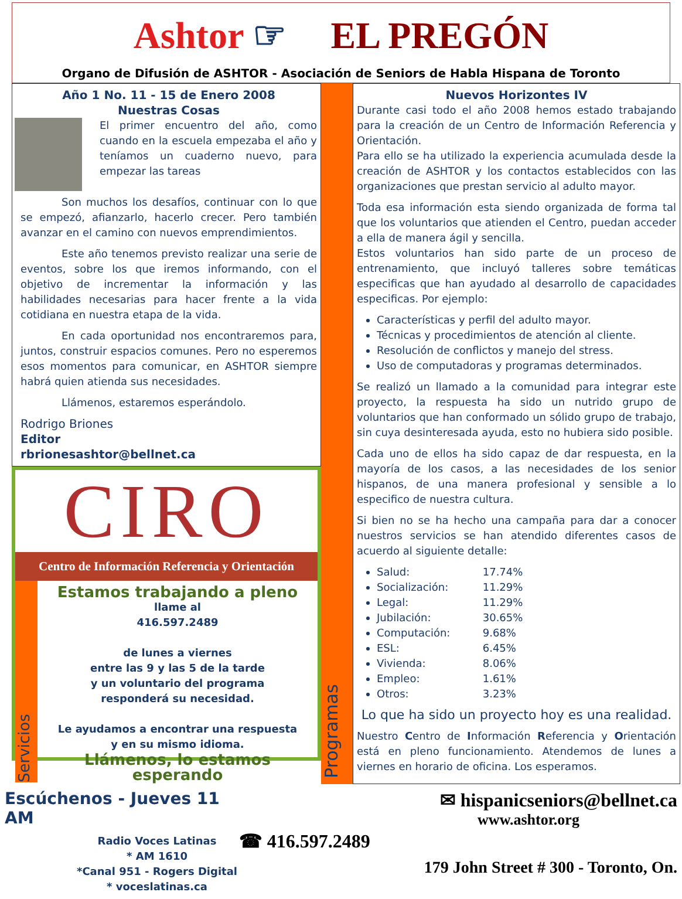Ashtor ☞ EL PREGÓN
Organo de Difusión de ASHTOR - Asociación de Seniors de Habla Hispana de Toronto
Año 1 No. 11 - 15 de Enero 2008
Nuestras Cosas
El primer encuentro del año, como cuando en la escuela empezaba el año y teníamos un cuaderno nuevo, para empezar las tareas
Son muchos los desafíos, continuar con lo que se empezó, afianzarlo, hacerlo crecer. Pero también avanzar en el camino con nuevos emprendimientos.
Este año tenemos previsto realizar una serie de eventos, sobre los que iremos informando, con el objetivo de incrementar la información y las habilidades necesarias para hacer frente a la vida cotidiana en nuestra etapa de la vida.
En cada oportunidad nos encontraremos para, juntos, construir espacios comunes. Pero no esperemos esos momentos para comunicar, en ASHTOR siempre habrá quien atienda sus necesidades.
Llámenos, estaremos esperándolo.
Rodrigo Briones
Editor
rbrionesashtor@bellnet.ca
CIRO
Centro de Información Referencia y Orientación
Servicios
Estamos trabajando a pleno
llame al
416.597.2489
de lunes a viernes
entre las 9 y las 5 de la tarde
y un voluntario del programa
responderá su necesidad.
Le ayudamos a encontrar una respuesta
y en su mismo idioma.
Llámenos, lo estamos esperando
Programas
Nuevos Horizontes IV
Durante casi todo el año 2008 hemos estado trabajando para la creación de un Centro de Información Referencia y Orientación.
Para ello se ha utilizado la experiencia acumulada desde la creación de ASHTOR y los contactos establecidos con las organizaciones que prestan servicio al adulto mayor.
Toda esa información esta siendo organizada de forma tal que los voluntarios que atienden el Centro, puedan acceder a ella de manera ágil y sencilla.
Estos voluntarios han sido parte de un proceso de entrenamiento, que incluyó talleres sobre temáticas especificas que han ayudado al desarrollo de capacidades especificas. Por ejemplo:
Características y perfil del adulto mayor.
Técnicas y procedimientos de atención al cliente.
Resolución de conflictos y manejo del stress.
Uso de computadoras y programas determinados.
Se realizó un llamado a la comunidad para integrar este proyecto, la respuesta ha sido un nutrido grupo de voluntarios que han conformado un sólido grupo de trabajo, sin cuya desinteresada ayuda, esto no hubiera sido posible.
Cada uno de ellos ha sido capaz de dar respuesta, en la mayoría de los casos, a las necesidades de los senior hispanos, de una manera profesional y sensible a lo especifico de nuestra cultura.
Si bien no se ha hecho una campaña para dar a conocer nuestros servicios se han atendido diferentes casos de acuerdo al siguiente detalle:
Salud: 17.74%
Socialización: 11.29%
Legal: 11.29%
Jubilación: 30.65%
Computación: 9.68%
ESL: 6.45%
Vivienda: 8.06%
Empleo: 1.61%
Otros: 3.23%
Lo que ha sido un proyecto hoy es una realidad.
Nuestro Centro de Información Referencia y Orientación está en pleno funcionamiento. Atendemos de lunes a viernes en horario de oficina. Los esperamos.
Escúchenos - Jueves 11 AM
Radio Voces Latinas
* AM 1610
*Canal 951 - Rogers Digital
* voceslatinas.ca
☎ 416.597.2489
✉ hispanicseniors@bellnet.ca
www.ashtor.org
179 John Street # 300 - Toronto, On.